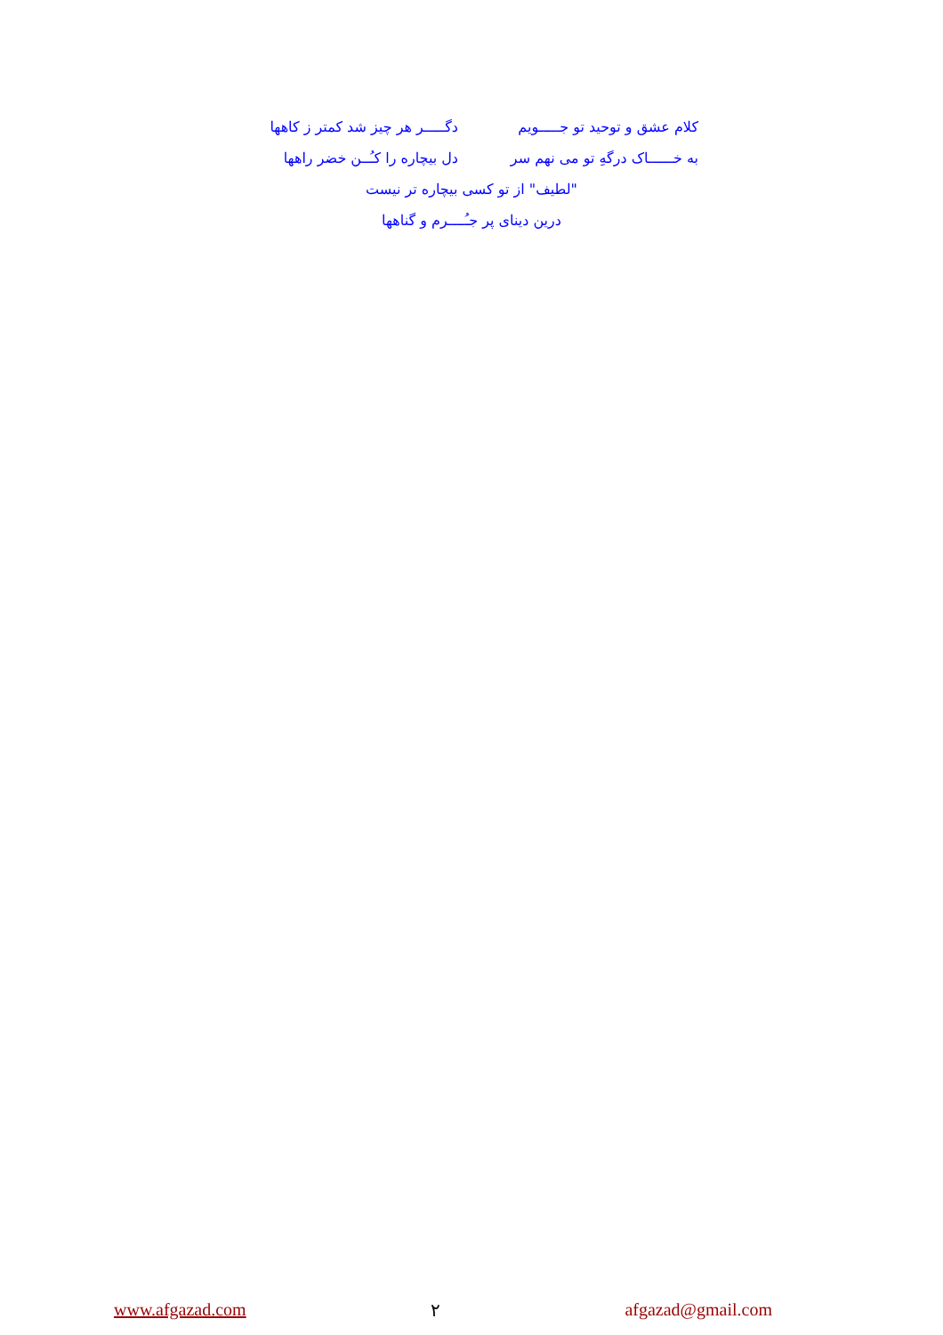کلام عشق و توحید تو جـــــویم
دگـــــر هر چیز شد کمتر ز کاهها
به خــــــاک درگهِ تو می نهم سر
دل بیچاره را کـُــن خضر راهها
"لطیف" از تو کسی بیچاره تر نیست
درین دینای پر جـُــــرم و گناهها
www.afgazad.com ۲ afgazad@gmail.com